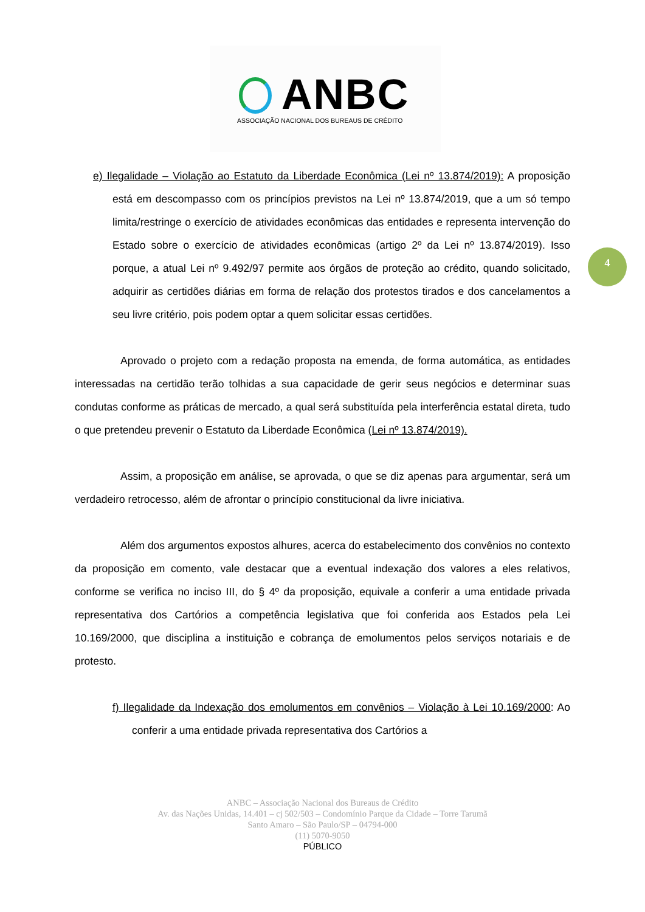ANBC
ASSOCIAÇÃO NACIONAL DOS BUREAUS DE CRÉDITO
4
e) Ilegalidade – Violação ao Estatuto da Liberdade Econômica (Lei nº 13.874/2019): A proposição está em descompasso com os princípios previstos na Lei nº 13.874/2019, que a um só tempo limita/restringe o exercício de atividades econômicas das entidades e representa intervenção do Estado sobre o exercício de atividades econômicas (artigo 2º da Lei nº 13.874/2019). Isso porque, a atual Lei nº 9.492/97 permite aos órgãos de proteção ao crédito, quando solicitado, adquirir as certidões diárias em forma de relação dos protestos tirados e dos cancelamentos a seu livre critério, pois podem optar a quem solicitar essas certidões.
Aprovado o projeto com a redação proposta na emenda, de forma automática, as entidades interessadas na certidão terão tolhidas a sua capacidade de gerir seus negócios e determinar suas condutas conforme as práticas de mercado, a qual será substituída pela interferência estatal direta, tudo o que pretendeu prevenir o Estatuto da Liberdade Econômica (Lei nº 13.874/2019).
Assim, a proposição em análise, se aprovada, o que se diz apenas para argumentar, será um verdadeiro retrocesso, além de afrontar o princípio constitucional da livre iniciativa.
Além dos argumentos expostos alhures, acerca do estabelecimento dos convênios no contexto da proposição em comento, vale destacar que a eventual indexação dos valores a eles relativos, conforme se verifica no inciso III, do § 4º da proposição, equivale a conferir a uma entidade privada representativa dos Cartórios a competência legislativa que foi conferida aos Estados pela Lei 10.169/2000, que disciplina a instituição e cobrança de emolumentos pelos serviços notariais e de protesto.
f) Ilegalidade da Indexação dos emolumentos em convênios – Violação à Lei 10.169/2000: Ao conferir a uma entidade privada representativa dos Cartórios a
ANBC – Associação Nacional dos Bureaus de Crédito
Av. das Nações Unidas, 14.401 – cj 502/503 – Condomínio Parque da Cidade – Torre Tarumã
Santo Amaro – São Paulo/SP – 04794-000
(11) 5070-9050
PÚBLICO